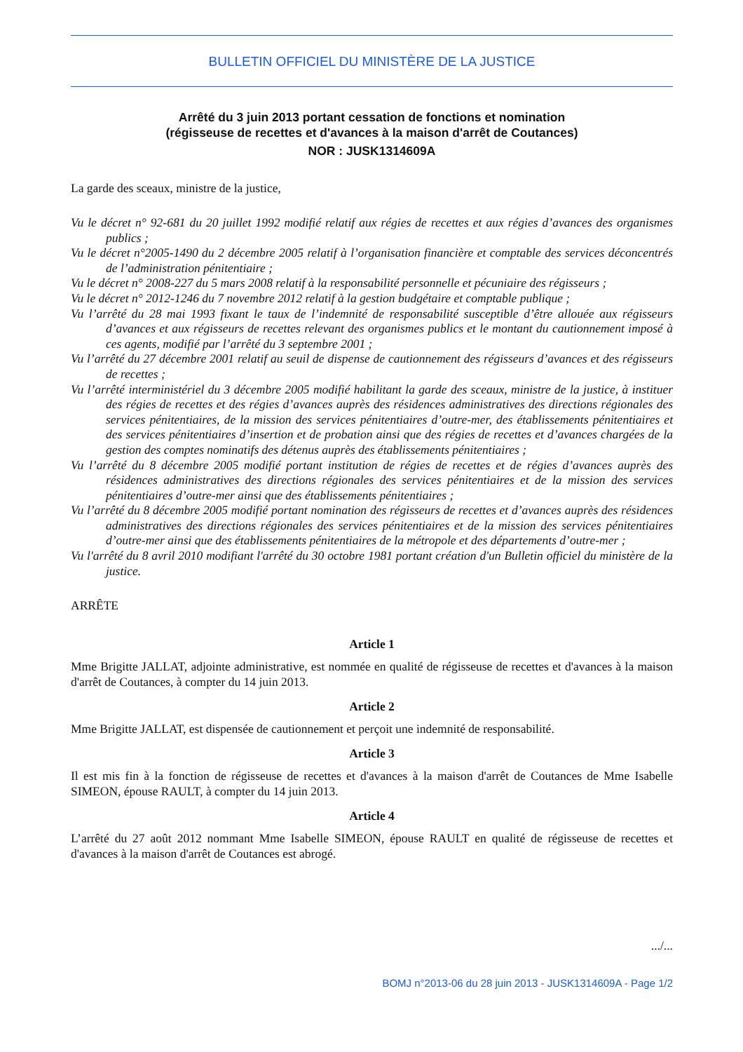BULLETIN OFFICIEL DU MINISTÈRE DE LA JUSTICE
Arrêté du 3 juin 2013 portant cessation de fonctions et nomination
(régisseuse de recettes et d'avances à la maison d'arrêt de Coutances)
NOR : JUSK1314609A
La garde des sceaux, ministre de la justice,
Vu le décret n° 92-681 du 20 juillet 1992 modifié relatif aux régies de recettes et aux régies d’avances des organismes publics ;
Vu le décret n°2005-1490 du 2 décembre 2005 relatif à l’organisation financière et comptable des services déconcentrés de l’administration pénitentiaire ;
Vu le décret n° 2008-227 du 5 mars 2008 relatif à la responsabilité personnelle et pécuniaire des régisseurs ;
Vu le décret n° 2012-1246 du 7 novembre 2012 relatif à la gestion budgétaire et comptable publique ;
Vu l’arrêté du 28 mai 1993 fixant le taux de l’indemnité de responsabilité susceptible d’être allouée aux régisseurs d’avances et aux régisseurs de recettes relevant des organismes publics et le montant du cautionnement imposé à ces agents, modifié par l’arrêté du 3 septembre 2001 ;
Vu l’arrêté du 27 décembre 2001 relatif au seuil de dispense de cautionnement des régisseurs d’avances et des régisseurs de recettes ;
Vu l’arrêté interministériel du 3 décembre 2005 modifié habilitant la garde des sceaux, ministre de la justice, à instituer des régies de recettes et des régies d’avances auprès des résidences administratives des directions régionales des services pénitentiaires, de la mission des services pénitentiaires d’outre-mer, des établissements pénitentiaires et des services pénitentiaires d’insertion et de probation ainsi que des régies de recettes et d’avances chargées de la gestion des comptes nominatifs des détenus auprès des établissements pénitentiaires ;
Vu l’arrêté du 8 décembre 2005 modifié portant institution de régies de recettes et de régies d’avances auprès des résidences administratives des directions régionales des services pénitentiaires et de la mission des services pénitentiaires d’outre-mer ainsi que des établissements pénitentiaires ;
Vu l’arrêté du 8 décembre 2005 modifié portant nomination des régisseurs de recettes et d’avances auprès des résidences administratives des directions régionales des services pénitentiaires et de la mission des services pénitentiaires d’outre-mer ainsi que des établissements pénitentiaires de la métropole et des départements d’outre-mer ;
Vu l'arrêté du 8 avril 2010 modifiant l'arrêté du 30 octobre 1981 portant création d'un Bulletin officiel du ministère de la justice.
ARRÊTE
Article 1
Mme Brigitte JALLAT, adjointe administrative, est nommée en qualité de régisseuse de recettes et d'avances à la maison d'arrêt de Coutances, à compter du 14 juin 2013.
Article 2
Mme Brigitte JALLAT, est dispensée de cautionnement et perçoit une indemnité de responsabilité.
Article 3
Il est mis fin à la fonction de régisseuse de recettes et d'avances à la maison d'arrêt de Coutances de Mme Isabelle SIMEON, épouse RAULT, à compter du 14 juin 2013.
Article 4
L’arrêté du 27 août 2012 nommant Mme Isabelle SIMEON, épouse RAULT en qualité de régisseuse de recettes et d'avances à la maison d'arrêt de Coutances est abrogé.
.../...
BOMJ n°2013-06 du 28 juin 2013 - JUSK1314609A - Page 1/2